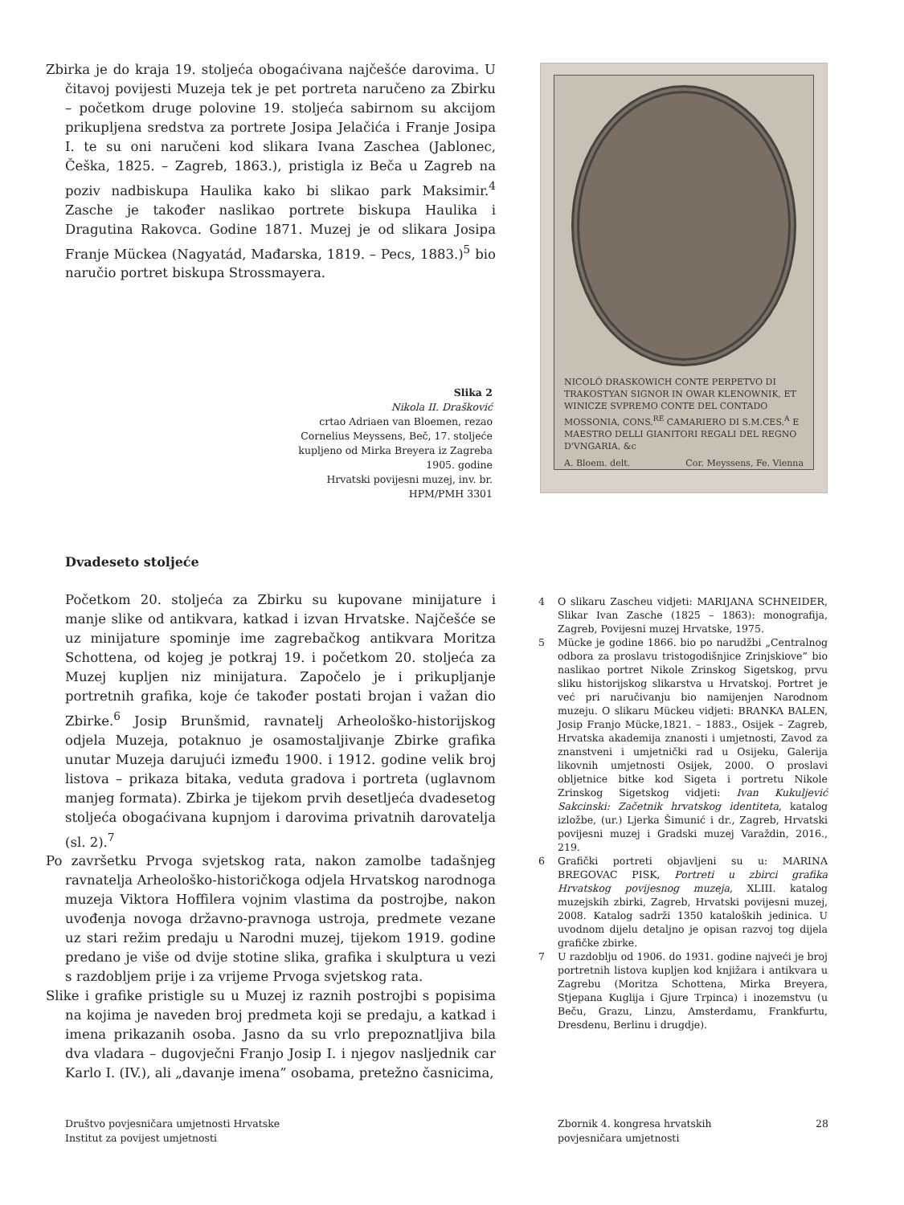Zbirka je do kraja 19. stoljeća obogaćivana najčešće darovima. U čitavoj povijesti Muzeja tek je pet portreta naručeno za Zbirku – početkom druge polovine 19. stoljeća sabirnom su akcijom prikupljena sredstva za portrete Josipa Jelačića i Franje Josipa I. te su oni naručeni kod slikara Ivana Zaschea (Jablonec, Češka, 1825. – Zagreb, 1863.), pristigla iz Beča u Zagreb na poziv nadbiskupa Haulika kako bi slikao park Maksimir.<sup>4</sup> Zasche je također naslikao portrete biskupa Haulika i Dragutina Rakovca. Godine 1871. Muzej je od slikara Josipa Franje Mückea (Nagyatád, Mađarska, 1819. – Pecs, 1883.)<sup>5</sup> bio naručio portret biskupa Strossmayera.
NICOLÓ DRASKOWICH CONTE PERPETVO DI TRAKOSTYAN SIGNOR IN OWAR KLENOWNIK, ET WINICZE SVPREMO CONTE DEL CONTADO MOSSONIA, CONS.<sup>RE</sup> CAMARIERO DI S.M.CES.<sup>A</sup> E MAESTRO DELLI GIANITORI REGALI DEL REGNO D'VNGARIA, &c
A. Bloem. delt. Cor. Meyssens, Fe. Vienna
Slika 2
Nikola II. Drašković
crtao Adriaen van Bloemen, rezao Cornelius Meyssens, Beč, 17. stoljeće
kupljeno od Mirka Breyera iz Zagreba 1905. godine
Hrvatski povijesni muzej, inv. br. HPM/PMH 3301
Dvadeseto stoljeće
Početkom 20. stoljeća za Zbirku su kupovane minijature i manje slike od antikvara, katkad i izvan Hrvatske. Najčešće se uz minijature spominje ime zagrebačkog antikvara Moritza Schottena, od kojeg je potkraj 19. i početkom 20. stoljeća za Muzej kupljen niz minijatura. Započelo je i prikupljanje portretnih grafika, koje će također postati brojan i važan dio Zbirke.<sup>6</sup> Josip Brunšmid, ravnatelj Arheološko-historijskog odjela Muzeja, potaknuo je osamostaljivanje Zbirke grafika unutar Muzeja darujući između 1900. i 1912. godine velik broj listova – prikaza bitaka, veduta gradova i portreta (uglavnom manjeg formata). Zbirka je tijekom prvih desetljeća dvadesetog stoljeća obogaćivana kupnjom i darovima privatnih darovatelja (sl. 2).<sup>7</sup>
Po završetku Prvoga svjetskog rata, nakon zamolbe tadašnjeg ravnatelja Arheološko-historičkoga odjela Hrvatskog narodnoga muzeja Viktora Hoffilera vojnim vlastima da postrojbe, nakon uvođenja novoga državno-pravnoga ustroja, predmete vezane uz stari režim predaju u Narodni muzej, tijekom 1919. godine predano je više od dvije stotine slika, grafika i skulptura u vezi s razdobljem prije i za vrijeme Prvoga svjetskog rata.
Slike i grafike pristigle su u Muzej iz raznih postrojbi s popisima na kojima je naveden broj predmeta koji se predaju, a katkad i imena prikazanih osoba. Jasno da su vrlo prepoznatljiva bila dva vladara – dugovječni Franjo Josip I. i njegov nasljednik car Karlo I. (IV.), ali „davanje imena” osobama, pretežno časnicima,
4 O slikaru Zascheu vidjeti: MARIJANA SCHNEIDER, Slikar Ivan Zasche (1825 – 1863): monografija, Zagreb, Povijesni muzej Hrvatske, 1975.
5 Mücke je godine 1866. bio po narudžbi „Centralnog odbora za proslavu tristogodišnjice Zrinjskiove” bio naslikao portret Nikole Zrinskog Sigetskog, prvu sliku historijskog slikarstva u Hrvatskoj. Portret je već pri naručivanju bio namijenjen Narodnom muzeju. O slikaru Mückeu vidjeti: BRANKA BALEN, Josip Franjo Mücke,1821. – 1883., Osijek – Zagreb, Hrvatska akademija znanosti i umjetnosti, Zavod za znanstveni i umjetnički rad u Osijeku, Galerija likovnih umjetnosti Osijek, 2000. O proslavi obljetnice bitke kod Sigeta i portretu Nikole Zrinskog Sigetskog vidjeti: Ivan Kukuljević Sakcinski: Začetnik hrvatskog identiteta, katalog izložbe, (ur.) Ljerka Šimunić i dr., Zagreb, Hrvatski povijesni muzej i Gradski muzej Varaždin, 2016., 219.
6 Grafički portreti objavljeni su u: MARINA BREGOVAC PISK, Portreti u zbirci grafika Hrvatskog povijesnog muzeja, XLIII. katalog muzejskih zbirki, Zagreb, Hrvatski povijesni muzej, 2008. Katalog sadrži 1350 kataloških jedinica. U uvodnom dijelu detaljno je opisan razvoj tog dijela grafičke zbirke.
7 U razdoblju od 1906. do 1931. godine najveći je broj portretnih listova kupljen kod knjižara i antikvara u Zagrebu (Moritza Schottena, Mirka Breyera, Stjepana Kuglija i Gjure Trpinca) i inozemstvu (u Beču, Grazu, Linzu, Amsterdamu, Frankfurtu, Dresdenu, Berlinu i drugdje).
Društvo povjesničara umjetnosti Hrvatske
Institut za povijest umjetnosti
Zbornik 4. kongresa hrvatskih
povjesničara umjetnosti
28